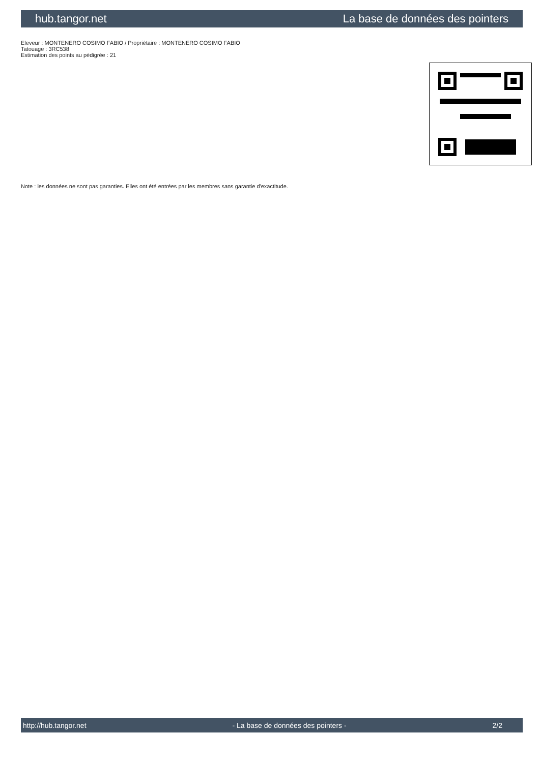hub.tangor.net La base de données des pointers
Eleveur : MONTENERO COSIMO FABIO / Propriétaire : MONTENERO COSIMO FABIO
Tatouage : 3RC538
Estimation des points au pédigrée : 21
Note : les données ne sont pas garanties. Elles ont été entrées par les membres sans garantie d'exactitude.
http://hub.tangor.net - La base de données des pointers - 2/2